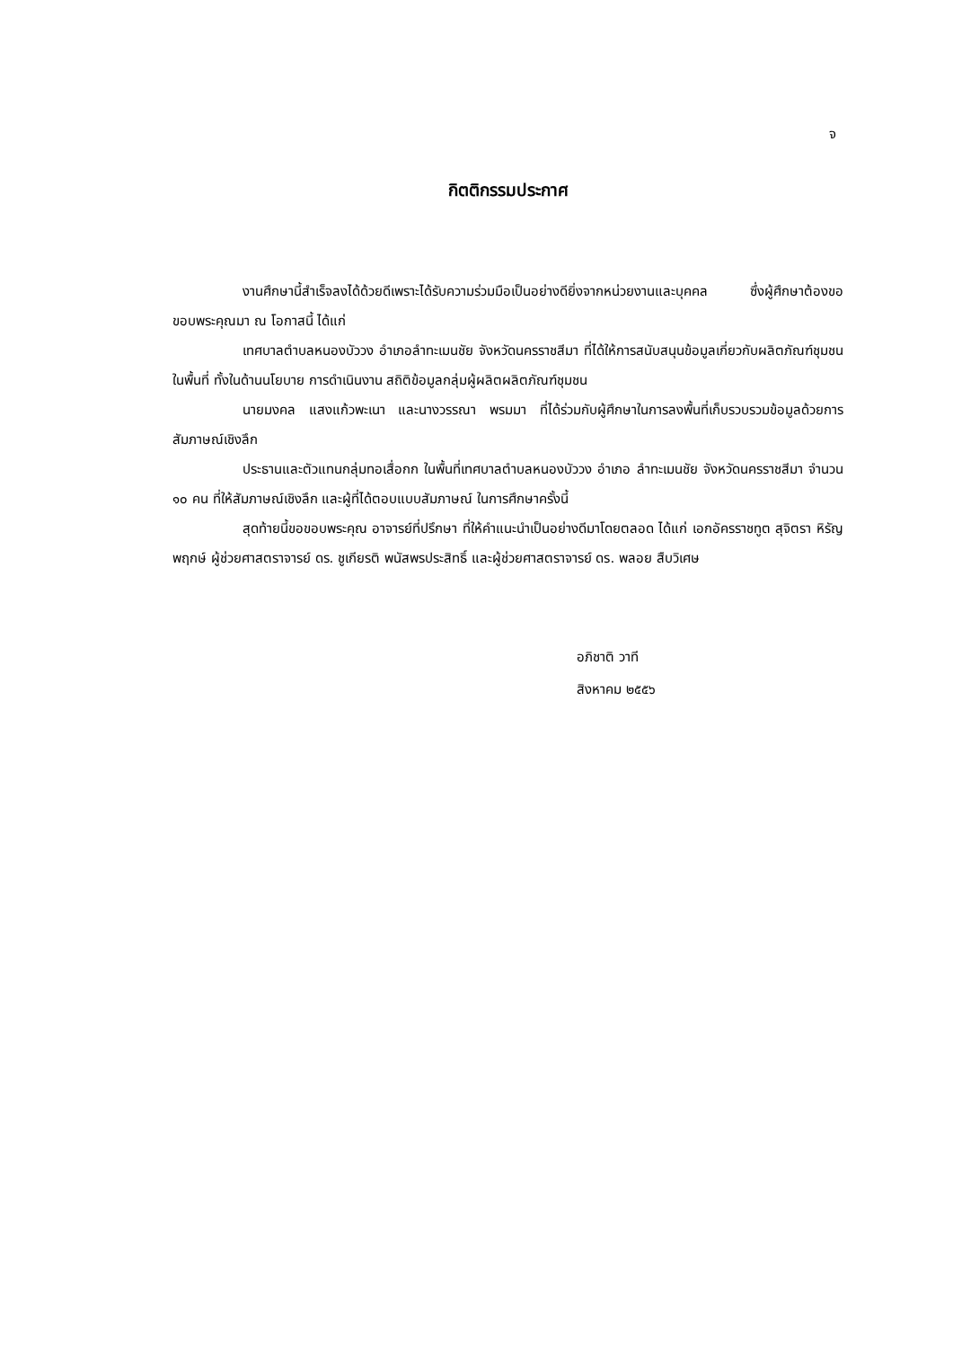จ
กิตติกรรมประกาศ
งานศึกษานี้สำเร็จลงได้ด้วยดีเพราะได้รับความร่วมมือเป็นอย่างดียิ่งจากหน่วยงานและบุคคล ซึ่งผู้ศึกษาต้องขอขอบพระคุณมา ณ โอกาสนี้ ได้แก่
เทศบาลตำบลหนองบัววง อำเภอลำทะเมนชัย จังหวัดนครราชสีมา ที่ได้ให้การสนับสนุนข้อมูลเกี่ยวกับผลิตภัณฑ์ชุมชนในพื้นที่ ทั้งในด้านนโยบาย การดำเนินงาน สถิติข้อมูลกลุ่มผู้ผลิตผลิตภัณฑ์ชุมชน
นายมงคล แสงแก้วพะเนา และนางวรรณา พรมมา ที่ได้ร่วมกับผู้ศึกษาในการลงพื้นที่เก็บรวบรวมข้อมูลด้วยการสัมภาษณ์เชิงลึก
ประธานและตัวแทนกลุ่มทอเสื่อกก ในพื้นที่เทศบาลตำบลหนองบัววง อำเภอ ลำทะเมนชัย จังหวัดนครราชสีมา จำนวน ๑๐ คน ที่ให้สัมภาษณ์เชิงลึก และผู้ที่ได้ตอบแบบสัมภาษณ์ ในการศึกษาครั้งนี้
สุดท้ายนี้ขอขอบพระคุณ อาจารย์ที่ปรึกษา ที่ให้คำแนะนำเป็นอย่างดีมาโดยตลอด ได้แก่ เอกอัครราชทูต สุจิตรา หิรัญพฤกษ์ ผู้ช่วยศาสตราจารย์ ดร. ชูเกียรติ พนัสพรประสิทธิ์ และผู้ช่วยศาสตราจารย์ ดร. พลอย สืบวิเศษ
อภิชาติ วาที
สิงหาคม ๒๕๕๖